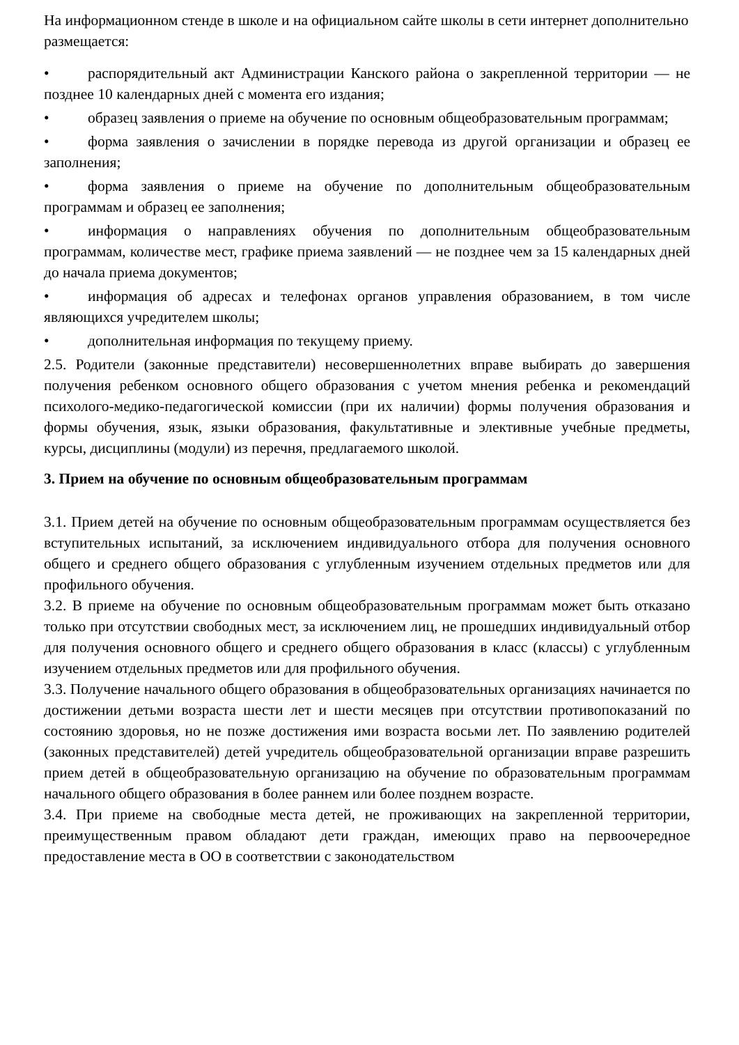На информационном стенде в школе и на официальном сайте школы в сети интернет дополнительно размещается:
• распорядительный акт Администрации Канского района о закрепленной территории — не позднее 10 календарных дней с момента его издания;
• образец заявления о приеме на обучение по основным общеобразовательным программам;
• форма заявления о зачислении в порядке перевода из другой организации и образец ее заполнения;
• форма заявления о приеме на обучение по дополнительным общеобразовательным программам и образец ее заполнения;
• информация о направлениях обучения по дополнительным общеобразовательным программам, количестве мест, графике приема заявлений — не позднее чем за 15 календарных дней до начала приема документов;
• информация об адресах и телефонах органов управления образованием, в том числе являющихся учредителем школы;
• дополнительная информация по текущему приему.
2.5. Родители (законные представители) несовершеннолетних вправе выбирать до завершения получения ребенком основного общего образования с учетом мнения ребенка и рекомендаций психолого-медико-педагогической комиссии (при их наличии) формы получения образования и формы обучения, язык, языки образования, факультативные и элективные учебные предметы, курсы, дисциплины (модули) из перечня, предлагаемого школой.
3. Прием на обучение по основным общеобразовательным программам
3.1. Прием детей на обучение по основным общеобразовательным программам осуществляется без вступительных испытаний, за исключением индивидуального отбора для получения основного общего и среднего общего образования с углубленным изучением отдельных предметов или для профильного обучения.
3.2. В приеме на обучение по основным общеобразовательным программам может быть отказано только при отсутствии свободных мест, за исключением лиц, не прошедших индивидуальный отбор для получения основного общего и среднего общего образования в класс (классы) с углубленным изучением отдельных предметов или для профильного обучения.
3.3. Получение начального общего образования в общеобразовательных организациях начинается по достижении детьми возраста шести лет и шести месяцев при отсутствии противопоказаний по состоянию здоровья, но не позже достижения ими возраста восьми лет. По заявлению родителей (законных представителей) детей учредитель общеобразовательной организации вправе разрешить прием детей в общеобразовательную организацию на обучение по образовательным программам начального общего образования в более раннем или более позднем возрасте.
3.4. При приеме на свободные места детей, не проживающих на закрепленной территории, преимущественным правом обладают дети граждан, имеющих право на первоочередное предоставление места в ОО в соответствии с законодательством